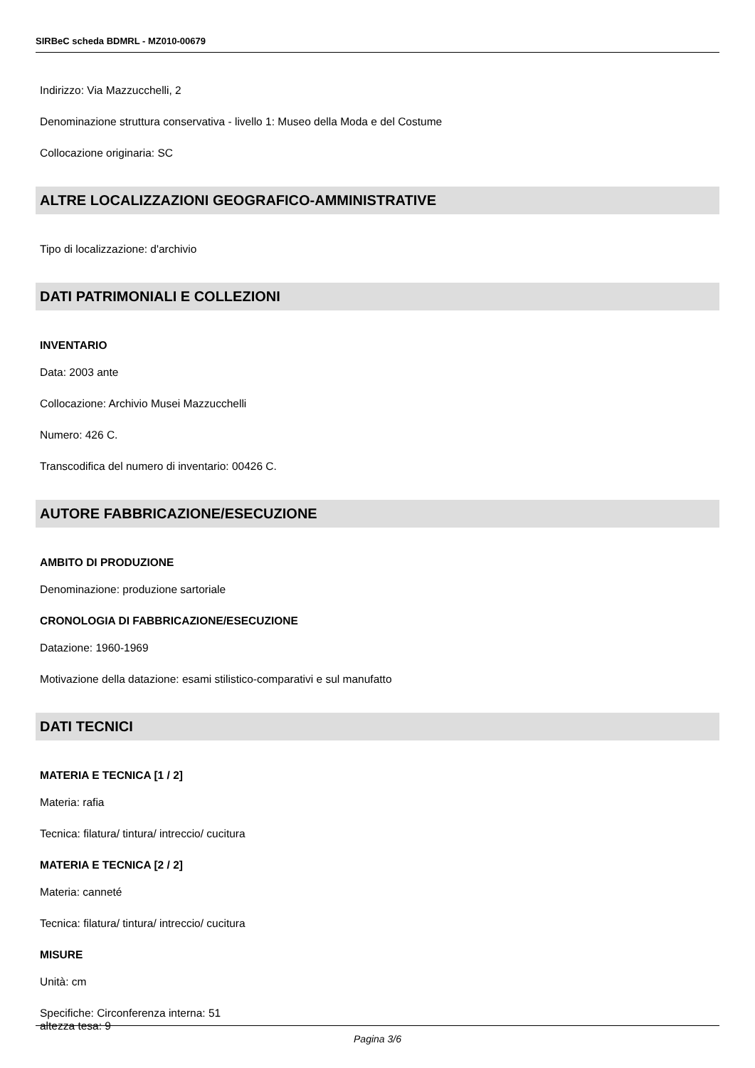SIRBeC scheda BDMRL - MZ010-00679
Indirizzo: Via Mazzucchelli, 2
Denominazione struttura conservativa - livello 1: Museo della Moda e del Costume
Collocazione originaria: SC
ALTRE LOCALIZZAZIONI GEOGRAFICO-AMMINISTRATIVE
Tipo di localizzazione: d'archivio
DATI PATRIMONIALI E COLLEZIONI
INVENTARIO
Data: 2003 ante
Collocazione: Archivio Musei Mazzucchelli
Numero: 426 C.
Transcodifica del numero di inventario: 00426 C.
AUTORE FABBRICAZIONE/ESECUZIONE
AMBITO DI PRODUZIONE
Denominazione: produzione sartoriale
CRONOLOGIA DI FABBRICAZIONE/ESECUZIONE
Datazione: 1960-1969
Motivazione della datazione: esami stilistico-comparativi e sul manufatto
DATI TECNICI
MATERIA E TECNICA [1 / 2]
Materia: rafia
Tecnica: filatura/ tintura/ intreccio/ cucitura
MATERIA E TECNICA [2 / 2]
Materia: canneté
Tecnica: filatura/ tintura/ intreccio/ cucitura
MISURE
Unità: cm
Specifiche: Circonferenza interna: 51
altezza tesa: 9
Pagina 3/6